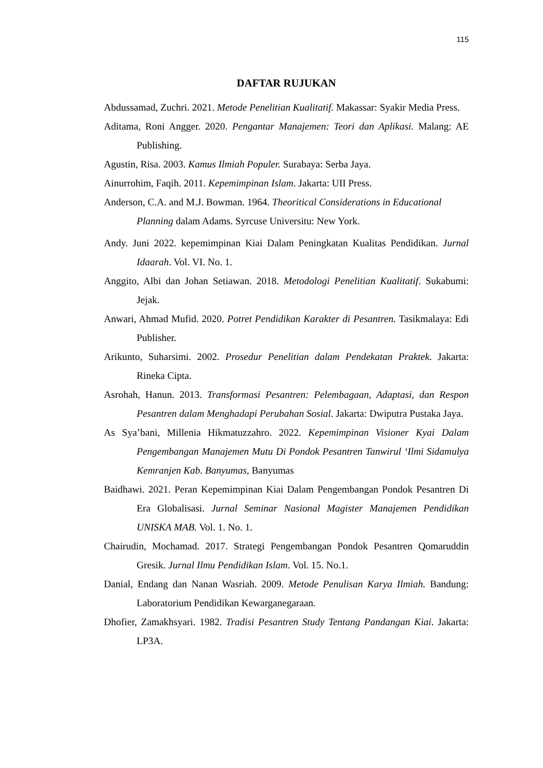115
DAFTAR RUJUKAN
Abdussamad, Zuchri. 2021. Metode Penelitian Kualitatif. Makassar: Syakir Media Press.
Aditama, Roni Angger. 2020. Pengantar Manajemen: Teori dan Aplikasi. Malang: AE Publishing.
Agustin, Risa. 2003. Kamus Ilmiah Populer. Surabaya: Serba Jaya.
Ainurrohim, Faqih. 2011. Kepemimpinan Islam. Jakarta: UII Press.
Anderson, C.A. and M.J. Bowman. 1964. Theoritical Considerations in Educational Planning dalam Adams. Syrcuse Universitu: New York.
Andy. Juni 2022. kepemimpinan Kiai Dalam Peningkatan Kualitas Pendidikan. Jurnal Idaarah. Vol. VI. No. 1.
Anggito, Albi dan Johan Setiawan. 2018. Metodologi Penelitian Kualitatif. Sukabumi: Jejak.
Anwari, Ahmad Mufid. 2020. Potret Pendidikan Karakter di Pesantren. Tasikmalaya: Edi Publisher.
Arikunto, Suharsimi. 2002. Prosedur Penelitian dalam Pendekatan Praktek. Jakarta: Rineka Cipta.
Asrohah, Hanun. 2013. Transformasi Pesantren: Pelembagaan, Adaptasi, dan Respon Pesantren dalam Menghadapi Perubahan Sosial. Jakarta: Dwiputra Pustaka Jaya.
As Sya’bani, Millenia Hikmatuzzahro. 2022. Kepemimpinan Visioner Kyai Dalam Pengembangan Manajemen Mutu Di Pondok Pesantren Tanwirul ‘Ilmi Sidamulya Kemranjen Kab. Banyumas, Banyumas
Baidhawi. 2021. Peran Kepemimpinan Kiai Dalam Pengembangan Pondok Pesantren Di Era Globalisasi. Jurnal Seminar Nasional Magister Manajemen Pendidikan UNISKA MAB. Vol. 1. No. 1.
Chairudin, Mochamad. 2017. Strategi Pengembangan Pondok Pesantren Qomaruddin Gresik. Jurnal Ilmu Pendidikan Islam. Vol. 15. No.1.
Danial, Endang dan Nanan Wasriah. 2009. Metode Penulisan Karya Ilmiah. Bandung: Laboratorium Pendidikan Kewarganegaraan.
Dhofier, Zamakhsyari. 1982. Tradisi Pesantren Study Tentang Pandangan Kiai. Jakarta: LP3A.